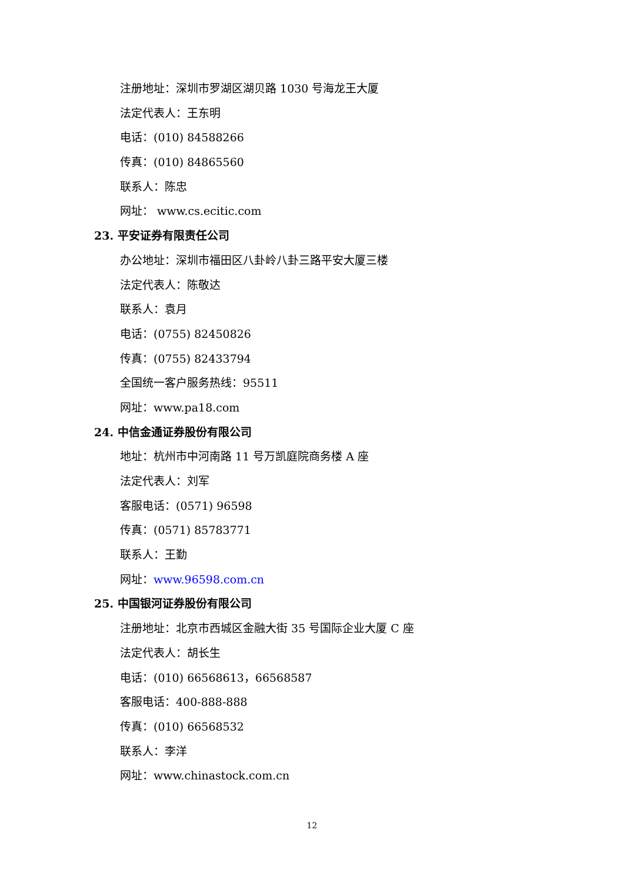注册地址：深圳市罗湖区湖贝路 1030 号海龙王大厦
法定代表人：王东明
电话：(010) 84588266
传真：(010) 84865560
联系人：陈忠
网址： www.cs.ecitic.com
23. 平安证券有限责任公司
办公地址：深圳市福田区八卦岭八卦三路平安大厦三楼
法定代表人：陈敬达
联系人：袁月
电话：(0755) 82450826
传真：(0755) 82433794
全国统一客户服务热线：95511
网址：www.pa18.com
24. 中信金通证券股份有限公司
地址：杭州市中河南路 11 号万凯庭院商务楼 A 座
法定代表人：刘军
客服电话：(0571) 96598
传真：(0571) 85783771
联系人：王勤
网址：www.96598.com.cn
25. 中国银河证券股份有限公司
注册地址：北京市西城区金融大街 35 号国际企业大厦 C 座
法定代表人：胡长生
电话：(010) 66568613，66568587
客服电话：400-888-888
传真：(010) 66568532
联系人：李洋
网址：www.chinastock.com.cn
12